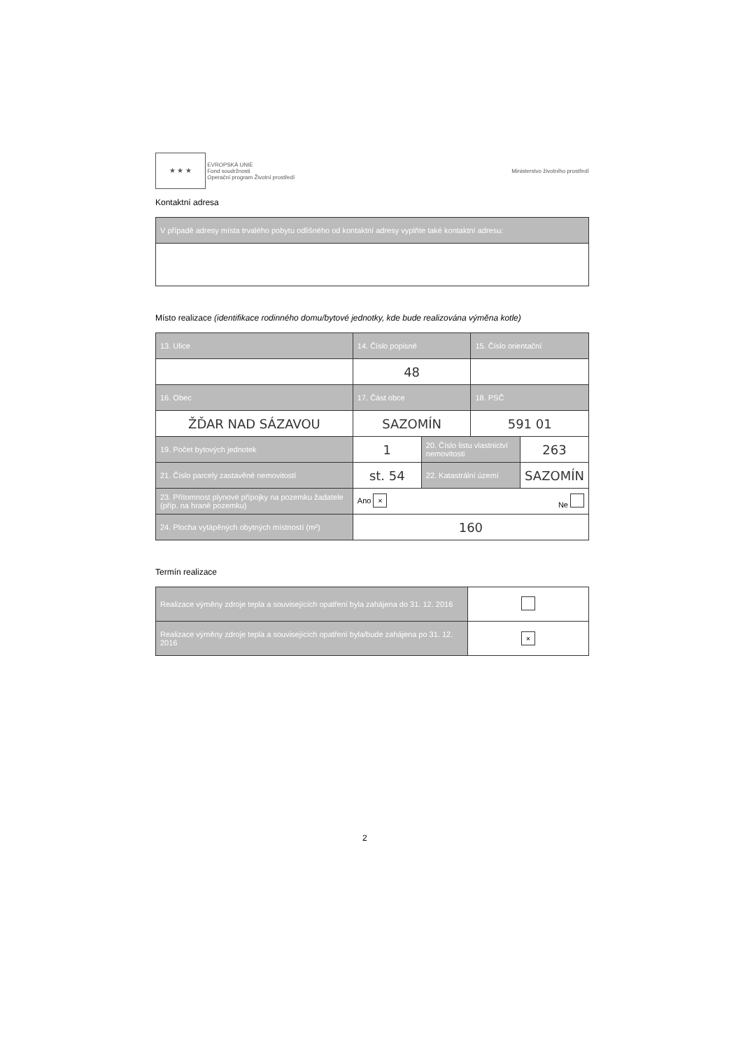★ ★ ★ EVROPSKÁ UNIE
Fond soudržnosti
Operační program Životní prostředí
Ministerstvo životního prostředí
Kontaktní adresa
| V případě adresy místa trvalého pobytu odlišného od kontaktní adresy vyplňte také kontaktní adresu: |
| --- |
Místo realizace (identifikace rodinného domu/bytové jednotky, kde bude realizována výměna kotle)
| 13. Ulice | 14. Číslo popisné | | 15. Číslo orientační | |
| --- | --- | --- | --- | --- |
| | 48 | | | |
| 16. Obec | 17. Část obce | | 18. PSČ | |
| ŽĎAR NAD SÁZAVOU | SAZOMÍN | | 591 01 | |
| 19. Počet bytových jednotek | 1 | 20. Číslo listu vlastnictví nemovitosti | | 263 |
| 21. Číslo parcely zastavěné nemovitostí | st. 54 | 22. Katastrální území | | SAZOMÍN |
| 23. Přítomnost plynové přípojky na pozemku žadatele (příp. na hraně pozemku) | Ano × Ne | | | |
| 24. Plocha vytápěných obytných místností (m²) | 160 | | | |
Termín realizace
| Realizace výměny zdroje tepla a souvisejících opatření byla zahájena do 31. 12. 2016 | |
| Realizace výměny zdroje tepla a souvisejících opatření byla/bude zahájena po 31. 12. 2016 | × |
2